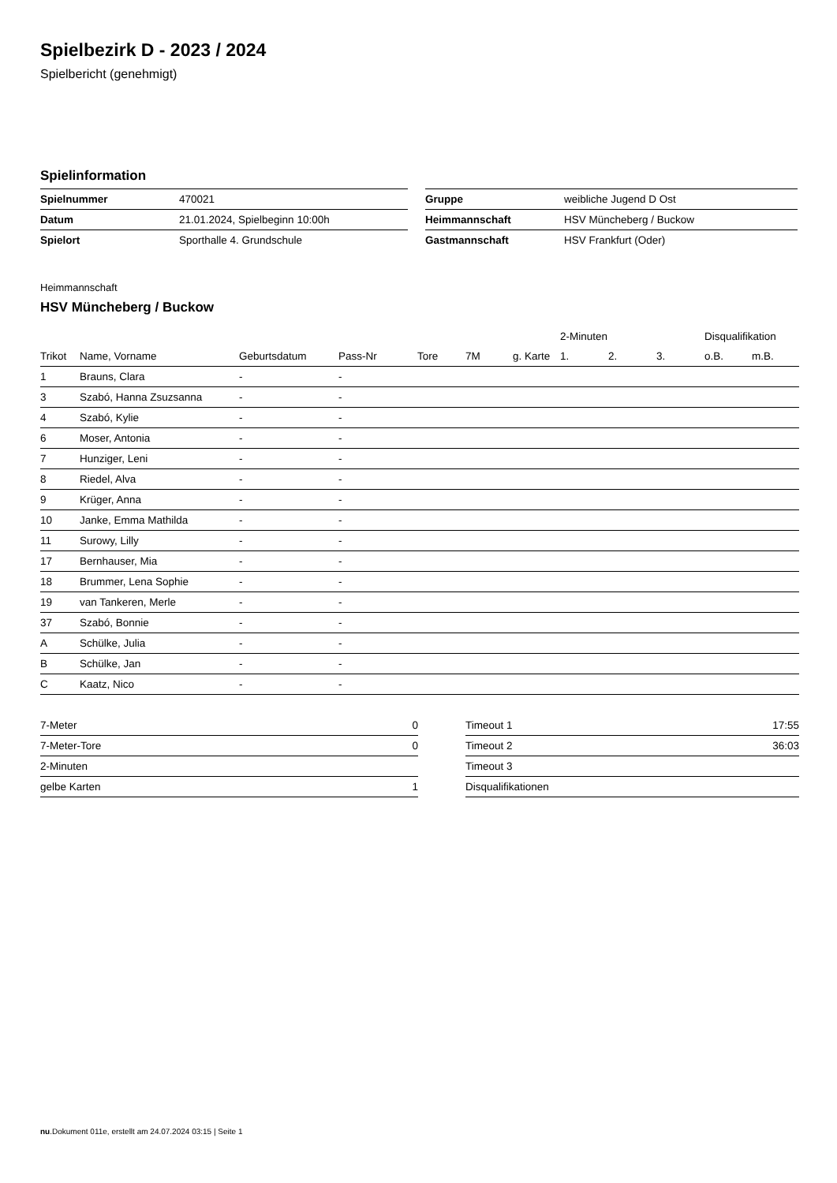Spielbezirk D - 2023 / 2024
Spielbericht (genehmigt)
Spielinformation
| Spielnummer | 470021 | | Gruppe | weibliche Jugend D Ost |
| Datum | 21.01.2024, Spielbeginn 10:00h | | Heimmannschaft | HSV Müncheberg / Buckow |
| Spielort | Sporthalle 4. Grundschule | | Gastmannschaft | HSV Frankfurt (Oder) |
Heimmannschaft
HSV Müncheberg / Buckow
| | | | | | | | 2-Minuten | | | Disqualifikation | |
| --- | --- | --- | --- | --- | --- | --- | --- | --- | --- | --- | --- |
| Trikot | Name, Vorname | Geburtsdatum | Pass-Nr | Tore | 7M | g. Karte | 1. | 2. | 3. | o.B. | m.B. |
| 1 | Brauns, Clara | - | - | | | | | | | | |
| 3 | Szabó, Hanna Zsuzsanna | - | - | | | | | | | | |
| 4 | Szabó, Kylie | - | - | | | | | | | | |
| 6 | Moser, Antonia | - | - | | | | | | | | |
| 7 | Hunziger, Leni | - | - | | | | | | | | |
| 8 | Riedel, Alva | - | - | | | | | | | | |
| 9 | Krüger, Anna | - | - | | | | | | | | |
| 10 | Janke, Emma Mathilda | - | - | | | | | | | | |
| 11 | Surowy, Lilly | - | - | | | | | | | | |
| 17 | Bernhauser, Mia | - | - | | | | | | | | |
| 18 | Brummer, Lena Sophie | - | - | | | | | | | | |
| 19 | van Tankeren, Merle | - | - | | | | | | | | |
| 37 | Szabó, Bonnie | - | - | | | | | | | | |
| A | Schülke, Julia | - | - | | | | | | | | |
| B | Schülke, Jan | - | - | | | | | | | | |
| C | Kaatz, Nico | - | - | | | | | | | | |
| 7-Meter | 0 |
| 7-Meter-Tore | 0 |
| 2-Minuten | |
| gelbe Karten | 1 |
| Timeout 1 | 17:55 |
| Timeout 2 | 36:03 |
| Timeout 3 | |
| Disqualifikationen | |
nu.Dokument 011e, erstellt am 24.07.2024 03:15 | Seite 1